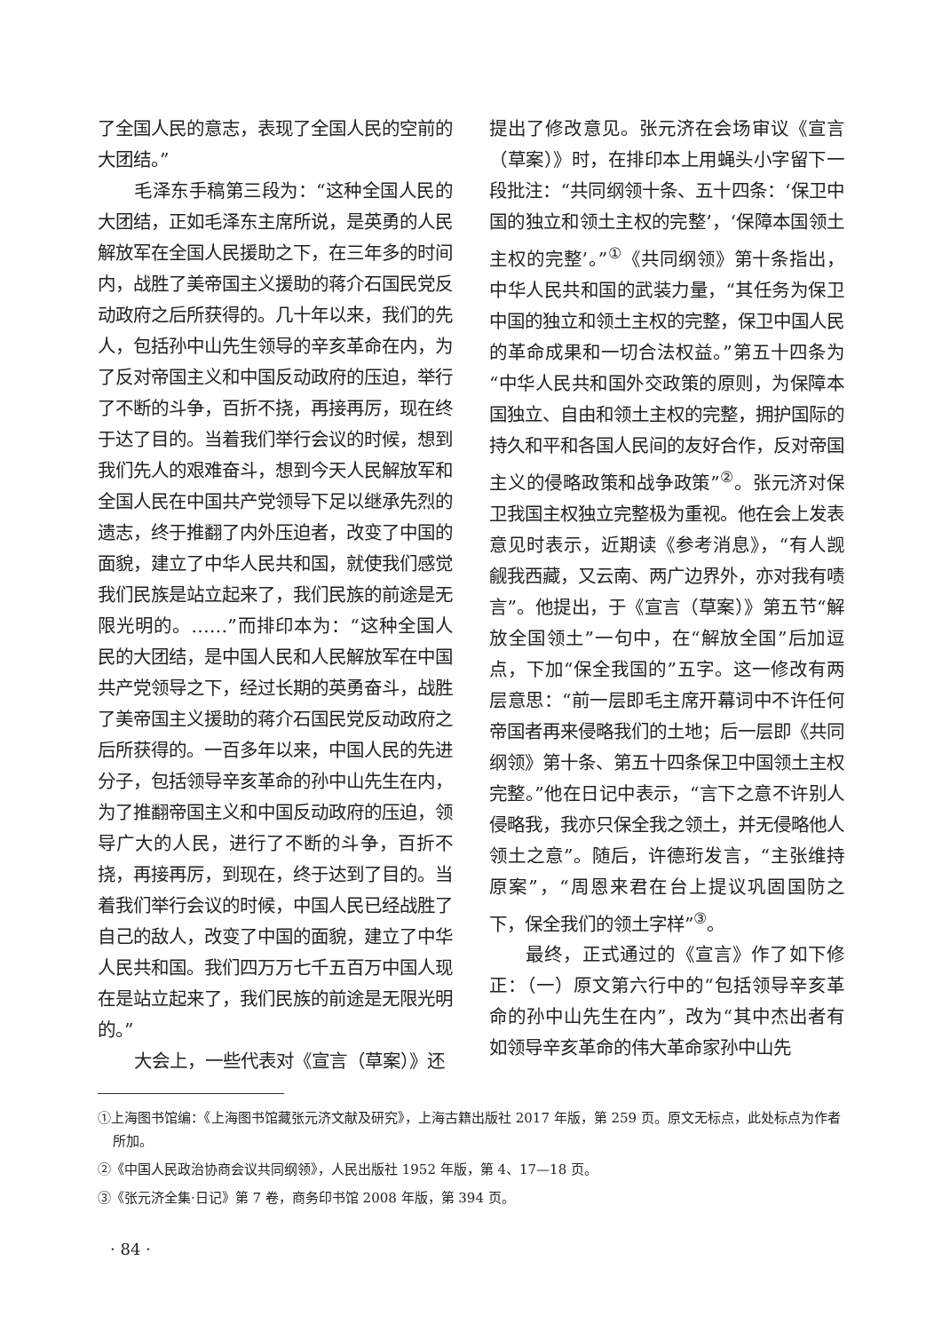了全国人民的意志，表现了全国人民的空前的大团结。”
毛泽东手稿第三段为：“这种全国人民的大团结，正如毛泽东主席所说，是英勇的人民解放军在全国人民援助之下，在三年多的时间内，战胜了美帝国主义援助的蒋介石国民党反动政府之后所获得的。几十年以来，我们的先人，包括孙中山先生领导的辛亥革命在内，为了反对帝国主义和中国反动政府的压迫，举行了不断的斗争，百折不挠，再接再厉，现在终于达了目的。当着我们举行会议的时候，想到我们先人的艰难奋斗，想到今天人民解放军和全国人民在中国共产党领导下足以继承先烈的遗志，终于推翻了内外压迫者，改变了中国的面貌，建立了中华人民共和国，就使我们感觉我们民族是站立起来了，我们民族的前途是无限光明的。……”而排印本为：“这种全国人民的大团结，是中国人民和人民解放军在中国共产党领导之下，经过长期的英勇奋斗，战胜了美帝国主义援助的蒋介石国民党反动政府之后所获得的。一百多年以来，中国人民的先进分子，包括领导辛亥革命的孙中山先生在内，为了推翻帝国主义和中国反动政府的压迫，领导广大的人民，进行了不断的斗争，百折不挠，再接再厉，到现在，终于达到了目的。当着我们举行会议的时候，中国人民已经战胜了自己的敌人，改变了中国的面貌，建立了中华人民共和国。我们四万万七千五百万中国人现在是站立起来了，我们民族的前途是无限光明的。”
大会上，一些代表对《宣言（草案）》还
提出了修改意见。张元济在会场审议《宣言（草案）》时，在排印本上用蝇头小字留下一段批注：“共同纲领十条、五十四条：‘保卫中国的独立和领土主权的完整’，‘保障本国领土主权的完整’。”<sup>①</sup>《共同纲领》第十条指出，中华人民共和国的武装力量，“其任务为保卫中国的独立和领土主权的完整，保卫中国人民的革命成果和一切合法权益。”第五十四条为“中华人民共和国外交政策的原则，为保障本国独立、自由和领土主权的完整，拥护国际的持久和平和各国人民间的友好合作，反对帝国主义的侵略政策和战争政策”<sup>②</sup>。张元济对保卫我国主权独立完整极为重视。他在会上发表意见时表示，近期读《参考消息》，“有人觊觎我西藏，又云南、两广边界外，亦对我有啧言”。他提出，于《宣言（草案）》第五节“解放全国领土”一句中，在“解放全国”后加逗点，下加“保全我国的”五字。这一修改有两层意思：“前一层即毛主席开幕词中不许任何帝国者再来侵略我们的土地；后一层即《共同纲领》第十条、第五十四条保卫中国领土主权完整。”他在日记中表示，“言下之意不许别人侵略我，我亦只保全我之领土，并无侵略他人领土之意”。随后，许德珩发言，“主张维持原案”，“周恩来君在台上提议巩固国防之下，保全我们的领土字样”<sup>③</sup>。
最终，正式通过的《宣言》作了如下修正：（一）原文第六行中的“包括领导辛亥革命的孙中山先生在内”，改为“其中杰出者有如领导辛亥革命的伟大革命家孙中山先
①上海图书馆编：《上海图书馆藏张元济文献及研究》，上海古籍出版社 2017 年版，第 259 页。原文无标点，此处标点为作者所加。
②《中国人民政治协商会议共同纲领》，人民出版社 1952 年版，第 4、17—18 页。
③《张元济全集·日记》第 7 卷，商务印书馆 2008 年版，第 394 页。
· 84 ·